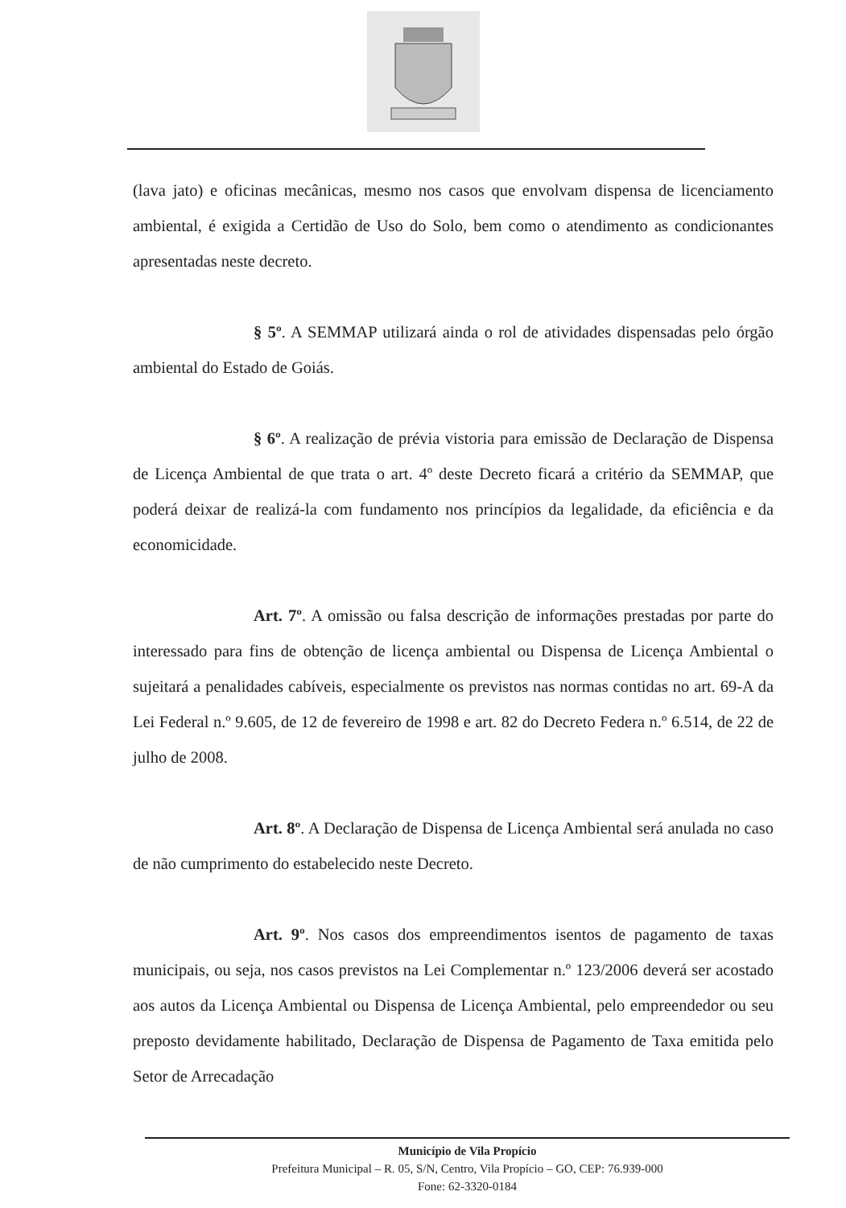(lava jato) e oficinas mecânicas, mesmo nos casos que envolvam dispensa de licenciamento ambiental, é exigida a Certidão de Uso do Solo, bem como o atendimento as condicionantes apresentadas neste decreto.
§ 5º. A SEMMAP utilizará ainda o rol de atividades dispensadas pelo órgão ambiental do Estado de Goiás.
§ 6º. A realização de prévia vistoria para emissão de Declaração de Dispensa de Licença Ambiental de que trata o art. 4º deste Decreto ficará a critério da SEMMAP, que poderá deixar de realizá-la com fundamento nos princípios da legalidade, da eficiência e da economicidade.
Art. 7º. A omissão ou falsa descrição de informações prestadas por parte do interessado para fins de obtenção de licença ambiental ou Dispensa de Licença Ambiental o sujeitará a penalidades cabíveis, especialmente os previstos nas normas contidas no art. 69-A da Lei Federal n.º 9.605, de 12 de fevereiro de 1998 e art. 82 do Decreto Federa n.º 6.514, de 22 de julho de 2008.
Art. 8º. A Declaração de Dispensa de Licença Ambiental será anulada no caso de não cumprimento do estabelecido neste Decreto.
Art. 9º. Nos casos dos empreendimentos isentos de pagamento de taxas municipais, ou seja, nos casos previstos na Lei Complementar n.º 123/2006 deverá ser acostado aos autos da Licença Ambiental ou Dispensa de Licença Ambiental, pelo empreendedor ou seu preposto devidamente habilitado, Declaração de Dispensa de Pagamento de Taxa emitida pelo Setor de Arrecadação
Município de Vila Propício
Prefeitura Municipal – R. 05, S/N, Centro, Vila Propício – GO, CEP: 76.939-000
Fone: 62-3320-0184